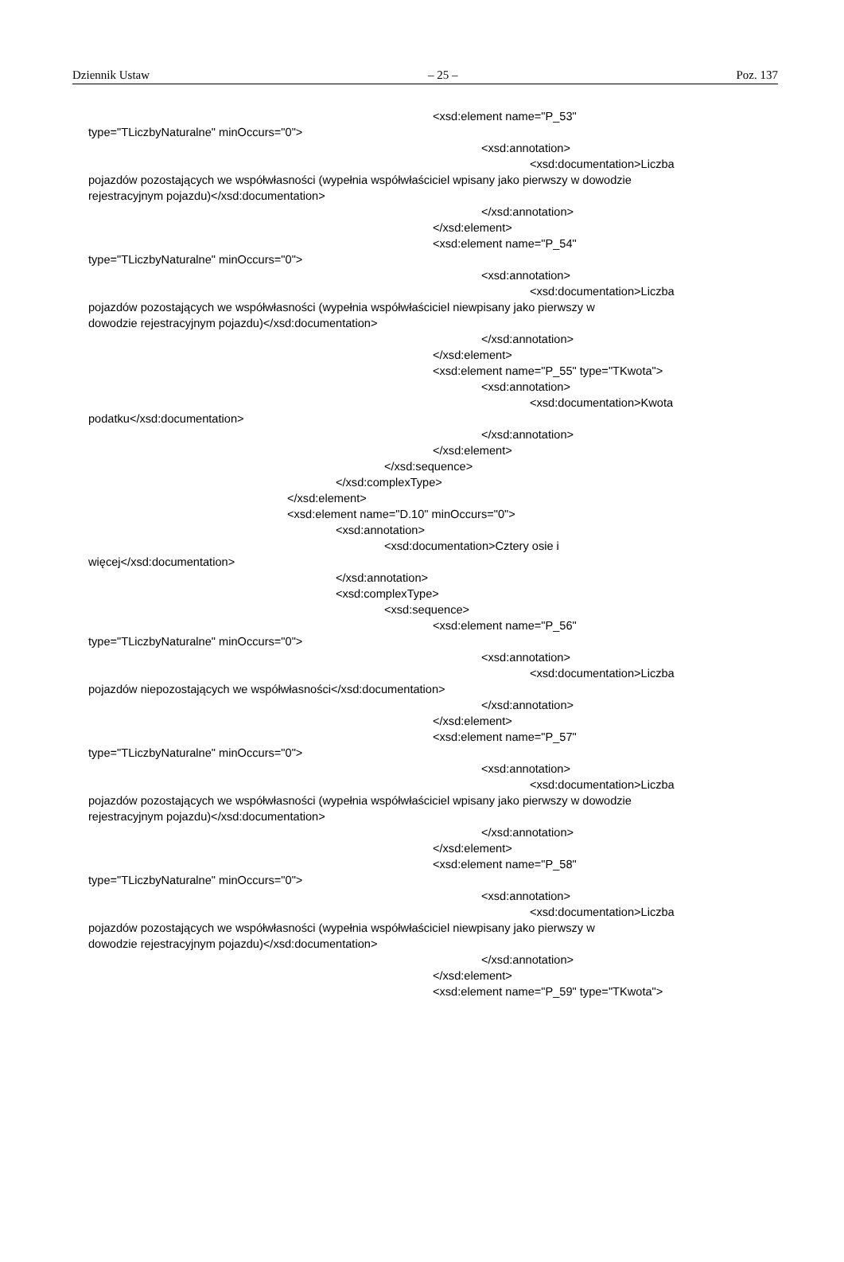Dziennik Ustaw – 25 – Poz. 137
<xsd:element name="P_53"
type="TLiczbyNaturalne" minOccurs="0">
<xsd:annotation>
<xsd:documentation>Liczba
pojazdów pozostających we współwłasności (wypełnia współwłaściciel wpisany jako pierwszy w dowodzie
rejestracyjnym pojazdu)</xsd:documentation>
</xsd:annotation>
</xsd:element>
<xsd:element name="P_54"
type="TLiczbyNaturalne" minOccurs="0">
<xsd:annotation>
<xsd:documentation>Liczba
pojazdów pozostających we współwłasności (wypełnia współwłaściciel niewpisany jako pierwszy w
dowodzie rejestracyjnym pojazdu)</xsd:documentation>
</xsd:annotation>
</xsd:element>
<xsd:element name="P_55" type="TKwota">
<xsd:annotation>
<xsd:documentation>Kwota
podatku</xsd:documentation>
</xsd:annotation>
</xsd:element>
</xsd:sequence>
</xsd:complexType>
</xsd:element>
<xsd:element name="D.10" minOccurs="0">
<xsd:annotation>
<xsd:documentation>Cztery osie i
więcej</xsd:documentation>
</xsd:annotation>
<xsd:complexType>
<xsd:sequence>
<xsd:element name="P_56"
type="TLiczbyNaturalne" minOccurs="0">
<xsd:annotation>
<xsd:documentation>Liczba
pojazdów niepozostających we współwłasności</xsd:documentation>
</xsd:annotation>
</xsd:element>
<xsd:element name="P_57"
type="TLiczbyNaturalne" minOccurs="0">
<xsd:annotation>
<xsd:documentation>Liczba
pojazdów pozostających we współwłasności (wypełnia współwłaściciel wpisany jako pierwszy w dowodzie
rejestracyjnym pojazdu)</xsd:documentation>
</xsd:annotation>
</xsd:element>
<xsd:element name="P_58"
type="TLiczbyNaturalne" minOccurs="0">
<xsd:annotation>
<xsd:documentation>Liczba
pojazdów pozostających we współwłasności (wypełnia współwłaściciel niewpisany jako pierwszy w
dowodzie rejestracyjnym pojazdu)</xsd:documentation>
</xsd:annotation>
</xsd:element>
<xsd:element name="P_59" type="TKwota">